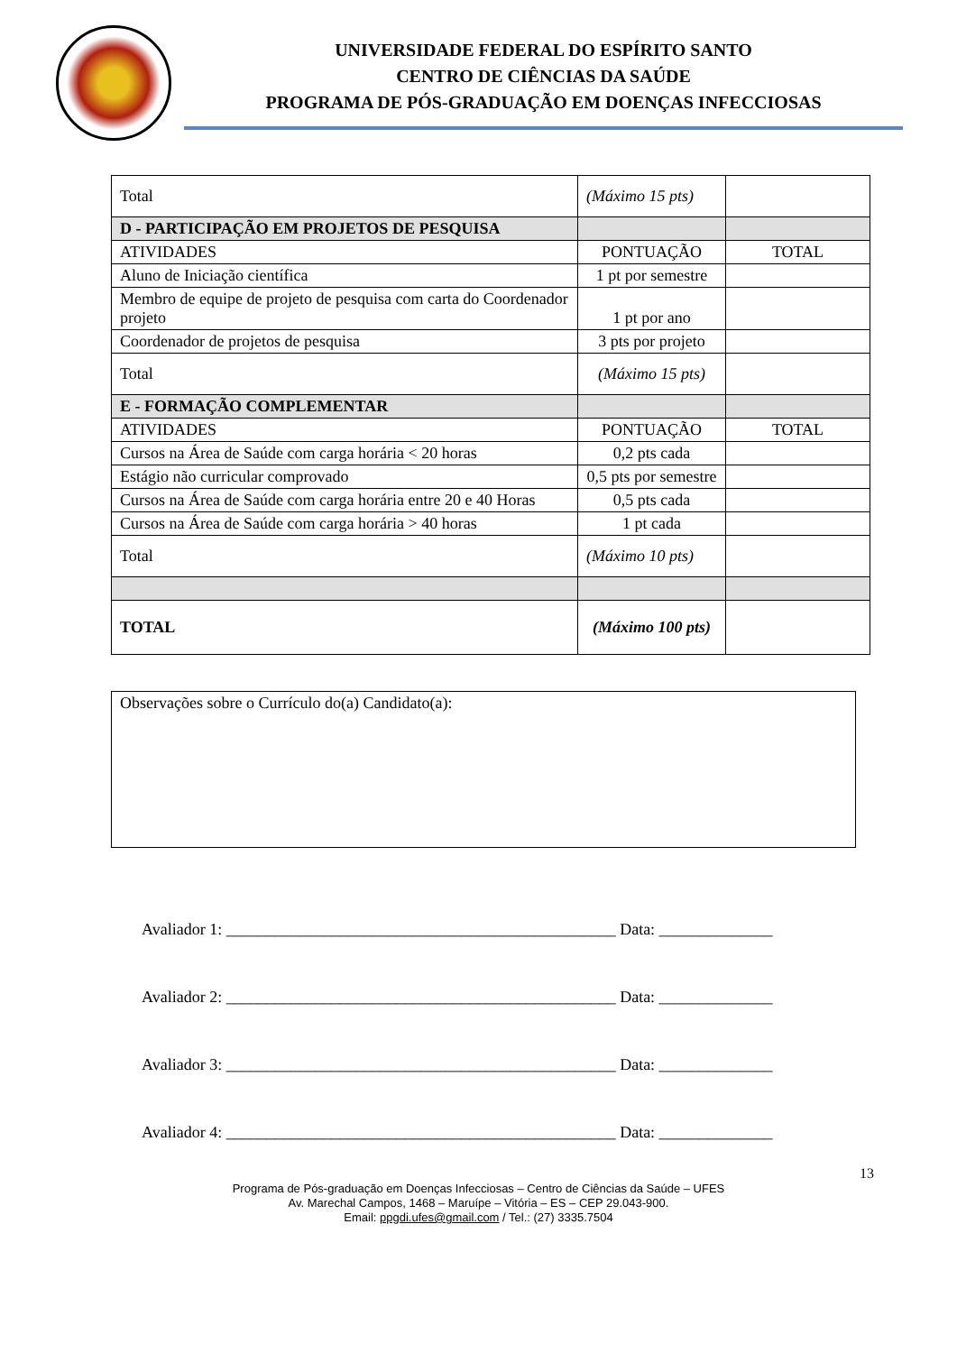UNIVERSIDADE FEDERAL DO ESPÍRITO SANTO
CENTRO DE CIÊNCIAS DA SAÚDE
PROGRAMA DE PÓS-GRADUAÇÃO EM DOENÇAS INFECCIOSAS
| Total | (Máximo 15 pts) | |
| D - PARTICIPAÇÃO EM PROJETOS DE PESQUISA | | |
| ATIVIDADES | PONTUAÇÃO | TOTAL |
| Aluno de Iniciação científica | 1 pt por semestre | |
| Membro de equipe de projeto de pesquisa com carta do Coordenador projeto | 1 pt por ano | |
| Coordenador de projetos de pesquisa | 3 pts por projeto | |
| Total | (Máximo 15 pts) | |
| E - FORMAÇÃO COMPLEMENTAR | | |
| ATIVIDADES | PONTUAÇÃO | TOTAL |
| Cursos na Área de Saúde com carga horária < 20 horas | 0,2 pts cada | |
| Estágio não curricular comprovado | 0,5 pts por semestre | |
| Cursos na Área de Saúde com carga horária entre 20 e 40 Horas | 0,5 pts cada | |
| Cursos na Área de Saúde com carga horária > 40 horas | 1 pt cada | |
| Total | (Máximo 10 pts) | |
| TOTAL | (Máximo 100 pts) | |
Observações sobre o Currículo do(a) Candidato(a):
Avaliador 1: ________________________________________________ Data: ______________
Avaliador 2: ________________________________________________ Data: ______________
Avaliador 3: ________________________________________________ Data: ______________
Avaliador 4: ________________________________________________ Data: ______________
13
Programa de Pós-graduação em Doenças Infecciosas – Centro de Ciências da Saúde – UFES
Av. Marechal Campos, 1468 – Maruípe – Vitória – ES – CEP 29.043-900.
Email: ppgdi.ufes@gmail.com / Tel.: (27) 3335.7504